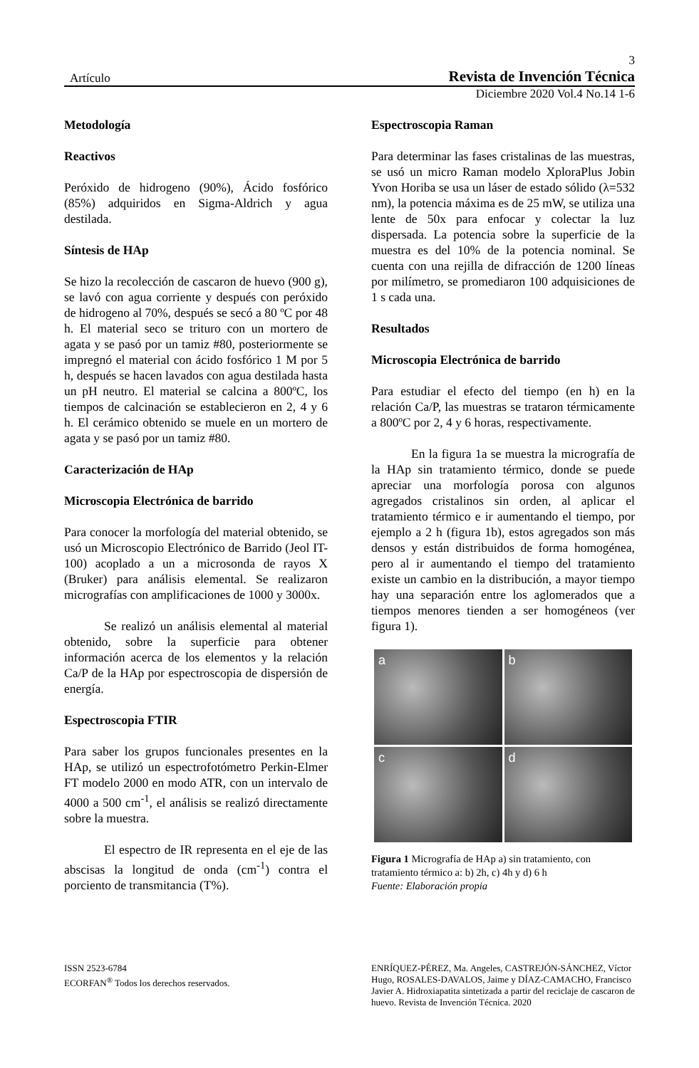3
Artículo Revista de Invención Técnica
Diciembre 2020 Vol.4 No.14 1-6
Metodología
Reactivos
Peróxido de hidrogeno (90%), Ácido fosfórico (85%) adquiridos en Sigma-Aldrich y agua destilada.
Síntesis de HAp
Se hizo la recolección de cascaron de huevo (900 g), se lavó con agua corriente y después con peróxido de hidrogeno al 70%, después se secó a 80 ºC por 48 h. El material seco se trituro con un mortero de agata y se pasó por un tamiz #80, posteriormente se impregnó el material con ácido fosfórico 1 M por 5 h, después se hacen lavados con agua destilada hasta un pH neutro. El material se calcina a 800ºC, los tiempos de calcinación se establecieron en 2, 4 y 6 h. El cerámico obtenido se muele en un mortero de agata y se pasó por un tamiz #80.
Caracterización de HAp
Microscopia Electrónica de barrido
Para conocer la morfología del material obtenido, se usó un Microscopio Electrónico de Barrido (Jeol IT-100) acoplado a un a microsonda de rayos X (Bruker) para análisis elemental. Se realizaron micrografías con amplificaciones de 1000 y 3000x.
Se realizó un análisis elemental al material obtenido, sobre la superficie para obtener información acerca de los elementos y la relación Ca/P de la HAp por espectroscopia de dispersión de energía.
Espectroscopia FTIR
Para saber los grupos funcionales presentes en la HAp, se utilizó un espectrofotómetro Perkin-Elmer FT modelo 2000 en modo ATR, con un intervalo de 4000 a 500 cm<sup>-1</sup>, el análisis se realizó directamente sobre la muestra.
El espectro de IR representa en el eje de las abscisas la longitud de onda (cm<sup>-1</sup>) contra el porciento de transmitancia (T%).
Espectroscopia Raman
Para determinar las fases cristalinas de las muestras, se usó un micro Raman modelo XploraPlus Jobin Yvon Horiba se usa un láser de estado sólido (λ=532 nm), la potencia máxima es de 25 mW, se utiliza una lente de 50x para enfocar y colectar la luz dispersada. La potencia sobre la superficie de la muestra es del 10% de la potencia nominal. Se cuenta con una rejilla de difracción de 1200 líneas por milímetro, se promediaron 100 adquisiciones de 1 s cada una.
Resultados
Microscopia Electrónica de barrido
Para estudiar el efecto del tiempo (en h) en la relación Ca/P, las muestras se trataron térmicamente a 800ºC por 2, 4 y 6 horas, respectivamente.
En la figura 1a se muestra la micrografía de la HAp sin tratamiento térmico, donde se puede apreciar una morfología porosa con algunos agregados cristalinos sin orden, al aplicar el tratamiento térmico e ir aumentando el tiempo, por ejemplo a 2 h (figura 1b), estos agregados son más densos y están distribuidos de forma homogénea, pero al ir aumentando el tiempo del tratamiento existe un cambio en la distribución, a mayor tiempo hay una separación entre los aglomerados que a tiempos menores tienden a ser homogéneos (ver figura 1).
a
b
c
d
Figura 1 Micrografía de HAp a) sin tratamiento, con tratamiento térmico a: b) 2h, c) 4h y d) 6 h
Fuente: Elaboración propia
ISSN 2523-6784
ECORFAN<sup>®</sup> Todos los derechos reservados.
ENRÍQUEZ-PÉREZ, Ma. Angeles, CASTREJÓN-SÁNCHEZ, Víctor Hugo, ROSALES-DAVALOS, Jaime y DÍAZ-CAMACHO, Francisco Javier A. Hidroxiapatita sintetizada a partir del reciclaje de cascaron de huevo. Revista de Invención Técnica. 2020